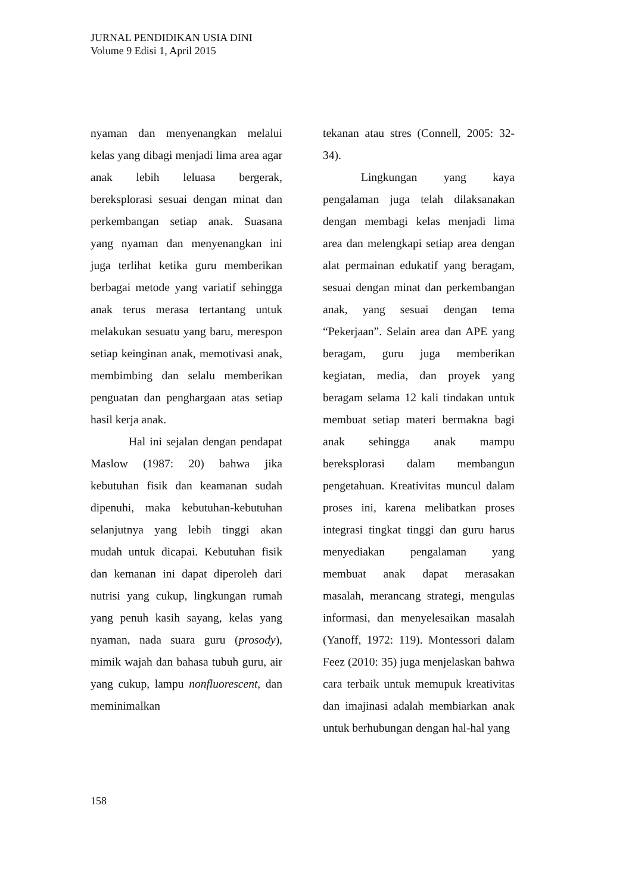JURNAL PENDIDIKAN USIA DINI
Volume 9 Edisi 1, April 2015
nyaman dan menyenangkan melalui kelas yang dibagi menjadi lima area agar anak lebih leluasa bergerak, bereksplorasi sesuai dengan minat dan perkembangan setiap anak. Suasana yang nyaman dan menyenangkan ini juga terlihat ketika guru memberikan berbagai metode yang variatif sehingga anak terus merasa tertantang untuk melakukan sesuatu yang baru, merespon setiap keinginan anak, memotivasi anak, membimbing dan selalu memberikan penguatan dan penghargaan atas setiap hasil kerja anak.
Hal ini sejalan dengan pendapat Maslow (1987: 20) bahwa jika kebutuhan fisik dan keamanan sudah dipenuhi, maka kebutuhan-kebutuhan selanjutnya yang lebih tinggi akan mudah untuk dicapai. Kebutuhan fisik dan kemanan ini dapat diperoleh dari nutrisi yang cukup, lingkungan rumah yang penuh kasih sayang, kelas yang nyaman, nada suara guru (prosody), mimik wajah dan bahasa tubuh guru, air yang cukup, lampu nonfluorescent, dan meminimalkan
tekanan atau stres (Connell, 2005: 32-34).
Lingkungan yang kaya pengalaman juga telah dilaksanakan dengan membagi kelas menjadi lima area dan melengkapi setiap area dengan alat permainan edukatif yang beragam, sesuai dengan minat dan perkembangan anak, yang sesuai dengan tema “Pekerjaan”. Selain area dan APE yang beragam, guru juga memberikan kegiatan, media, dan proyek yang beragam selama 12 kali tindakan untuk membuat setiap materi bermakna bagi anak sehingga anak mampu bereksplorasi dalam membangun pengetahuan. Kreativitas muncul dalam proses ini, karena melibatkan proses integrasi tingkat tinggi dan guru harus menyediakan pengalaman yang membuat anak dapat merasakan masalah, merancang strategi, mengulas informasi, dan menyelesaikan masalah (Yanoff, 1972: 119). Montessori dalam Feez (2010: 35) juga menjelaskan bahwa cara terbaik untuk memupuk kreativitas dan imajinasi adalah membiarkan anak untuk berhubungan dengan hal-hal yang
158